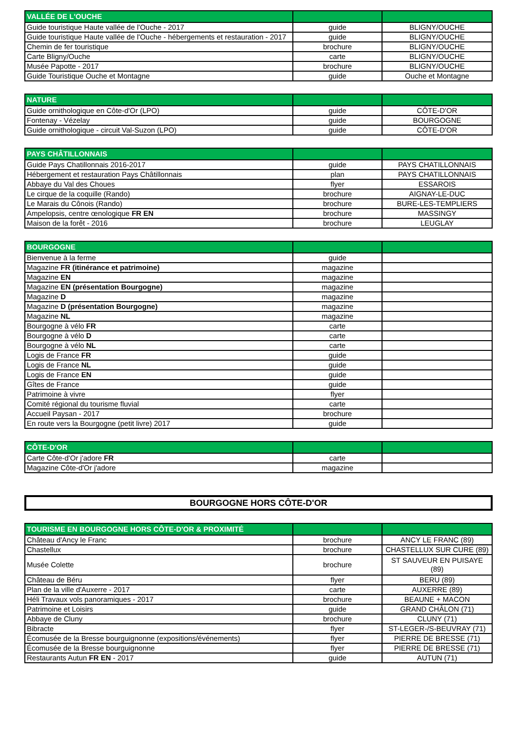| VALLÉE DE L'OUCHE | | |
| --- | --- | --- |
| Guide touristique Haute vallée de l'Ouche - 2017 | guide | BLIGNY/OUCHE |
| Guide touristique Haute vallée de l'Ouche - hébergements et restauration - 2017 | guide | BLIGNY/OUCHE |
| Chemin de fer touristique | brochure | BLIGNY/OUCHE |
| Carte Bligny/Ouche | carte | BLIGNY/OUCHE |
| Musée Papotte - 2017 | brochure | BLIGNY/OUCHE |
| Guide Touristique Ouche et Montagne | guide | Ouche et Montagne |
| NATURE | | |
| --- | --- | --- |
| Guide ornithologique en Côte-d'Or (LPO) | guide | CÔTE-D'OR |
| Fontenay - Vézelay | guide | BOURGOGNE |
| Guide ornithologique - circuit Val-Suzon (LPO) | guide | CÔTE-D'OR |
| PAYS CHÂTILLONNAIS | | |
| --- | --- | --- |
| Guide Pays Chatillonnais 2016-2017 | guide | PAYS CHATILLONNAIS |
| Hébergement et restauration Pays Châtillonnais | plan | PAYS CHATILLONNAIS |
| Abbaye du Val des Choues | flyer | ESSAROIS |
| Le cirque de la coquille (Rando) | brochure | AIGNAY-LE-DUC |
| Le Marais du Cônois (Rando) | brochure | BURE-LES-TEMPLIERS |
| Ampelopsis, centre œnologique FR EN | brochure | MASSINGY |
| Maison de la forêt - 2016 | brochure | LEUGLAY |
| BOURGOGNE | | |
| --- | --- | --- |
| Bienvenue à la ferme | guide | |
| Magazine FR (itinérance et patrimoine) | magazine | |
| Magazine EN | magazine | |
| Magazine EN (présentation Bourgogne) | magazine | |
| Magazine D | magazine | |
| Magazine D (présentation Bourgogne) | magazine | |
| Magazine NL | magazine | |
| Bourgogne à vélo FR | carte | |
| Bourgogne à vélo D | carte | |
| Bourgogne à vélo NL | carte | |
| Logis de France FR | guide | |
| Logis de France NL | guide | |
| Logis de France EN | guide | |
| Gîtes de France | guide | |
| Patrimoine à vivre | flyer | |
| Comité régional du tourisme fluvial | carte | |
| Accueil Paysan - 2017 | brochure | |
| En route vers la Bourgogne (petit livre) 2017 | guide | |
| CÔTE-D'OR | | |
| --- | --- | --- |
| Carte Côte-d'Or j'adore FR | carte | |
| Magazine Côte-d'Or j'adore | magazine | |
BOURGOGNE HORS CÔTE-D'OR
| TOURISME EN BOURGOGNE HORS CÔTE-D'OR & PROXIMITÉ | | |
| --- | --- | --- |
| Château d'Ancy le Franc | brochure | ANCY LE FRANC (89) |
| Chastellux | brochure | CHASTELLUX SUR CURE (89) |
| Musée Colette | brochure | ST SAUVEUR EN PUISAYE (89) |
| Château de Béru | flyer | BERU (89) |
| Plan de la ville d'Auxerre - 2017 | carte | AUXERRE (89) |
| Héli Travaux vols panoramiques - 2017 | brochure | BEAUNE + MACON |
| Patrimoine et Loisirs | guide | GRAND CHÂLON (71) |
| Abbaye de Cluny | brochure | CLUNY (71) |
| Bibracte | flyer | ST-LEGER-/S-BEUVRAY (71) |
| Écomusée de la Bresse bourguignonne (expositions/événements) | flyer | PIERRE DE BRESSE (71) |
| Écomusée de la Bresse bourguignonne | flyer | PIERRE DE BRESSE (71) |
| Restaurants Autun FR EN - 2017 | guide | AUTUN (71) |